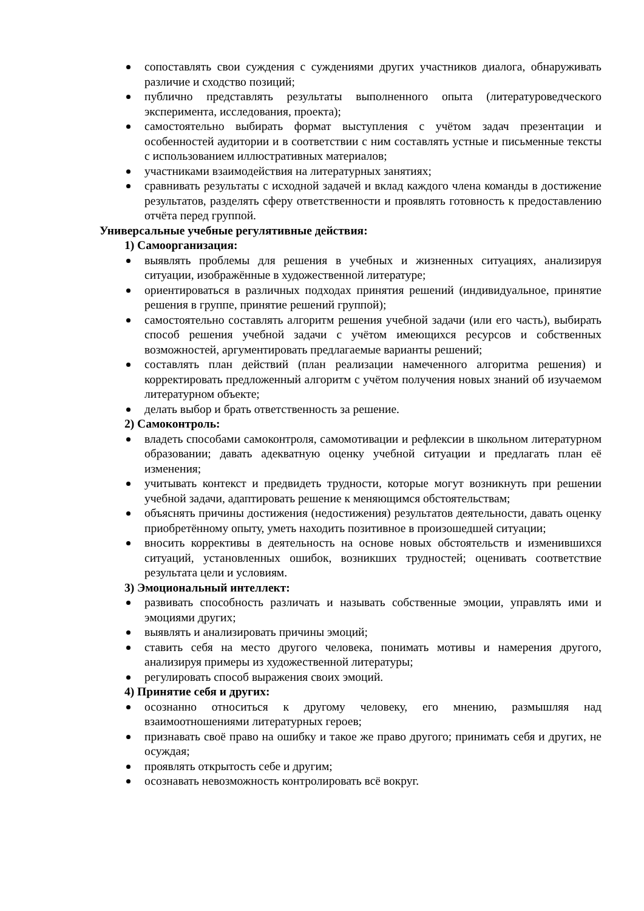сопоставлять свои суждения с суждениями других участников диалога, обнаруживать различие и сходство позиций;
публично представлять результаты выполненного опыта (литературоведческого эксперимента, исследования, проекта);
самостоятельно выбирать формат выступления с учётом задач презентации и особенностей аудитории и в соответствии с ним составлять устные и письменные тексты с использованием иллюстративных материалов;
участниками взаимодействия на литературных занятиях;
сравнивать результаты с исходной задачей и вклад каждого члена команды в достижение результатов, разделять сферу ответственности и проявлять готовность к предоставлению отчёта перед группой.
Универсальные учебные регулятивные действия:
1) Самоорганизация:
выявлять проблемы для решения в учебных и жизненных ситуациях, анализируя ситуации, изображённые в художественной литературе;
ориентироваться в различных подходах принятия решений (индивидуальное, принятие решения в группе, принятие решений группой);
самостоятельно составлять алгоритм решения учебной задачи (или его часть), выбирать способ решения учебной задачи с учётом имеющихся ресурсов и собственных возможностей, аргументировать предлагаемые варианты решений;
составлять план действий (план реализации намеченного алгоритма решения) и корректировать предложенный алгоритм с учётом получения новых знаний об изучаемом литературном объекте;
делать выбор и брать ответственность за решение.
2) Самоконтроль:
владеть способами самоконтроля, самомотивации и рефлексии в школьном литературном образовании; давать адекватную оценку учебной ситуации и предлагать план её изменения;
учитывать контекст и предвидеть трудности, которые могут возникнуть при решении учебной задачи, адаптировать решение к меняющимся обстоятельствам;
объяснять причины достижения (недостижения) результатов деятельности, давать оценку приобретённому опыту, уметь находить позитивное в произошедшей ситуации;
вносить коррективы в деятельность на основе новых обстоятельств и изменившихся ситуаций, установленных ошибок, возникших трудностей; оценивать соответствие результата цели и условиям.
3) Эмоциональный интеллект:
развивать способность различать и называть собственные эмоции, управлять ими и эмоциями других;
выявлять и анализировать причины эмоций;
ставить себя на место другого человека, понимать мотивы и намерения другого, анализируя примеры из художественной литературы;
регулировать способ выражения своих эмоций.
4) Принятие себя и других:
осознанно относиться к другому человеку, его мнению, размышляя над взаимоотношениями литературных героев;
признавать своё право на ошибку и такое же право другого; принимать себя и других, не осуждая;
проявлять открытость себе и другим;
осознавать невозможность контролировать всё вокруг.